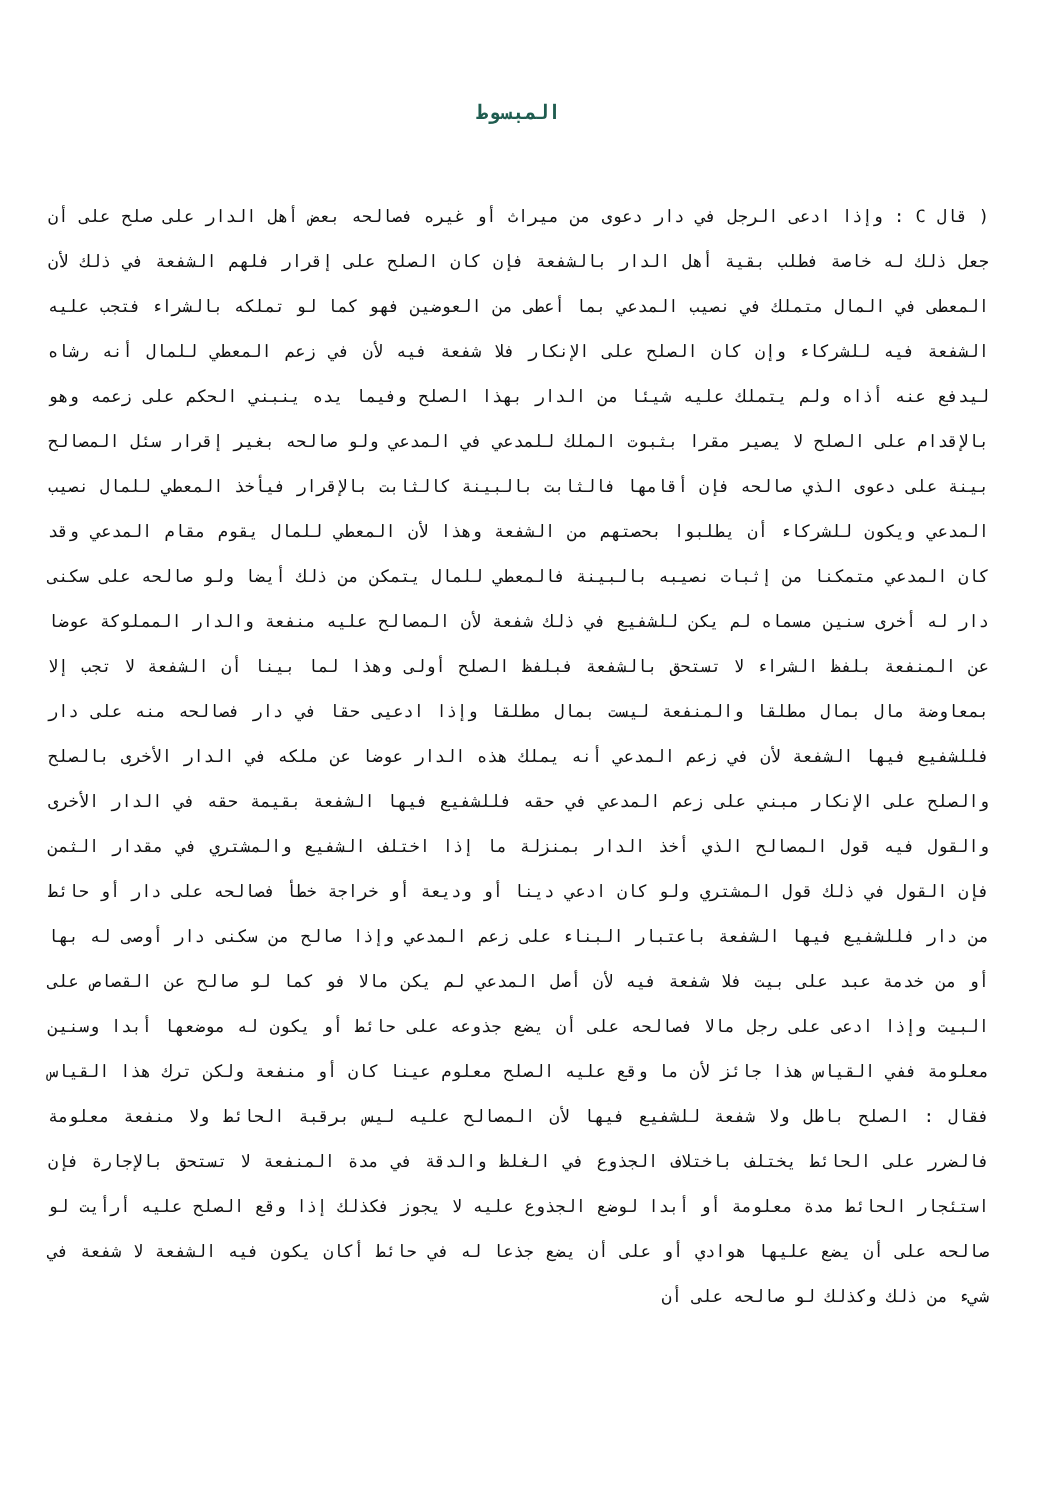المبسوط
( قال C : وإذا ادعى الرجل في دار دعوى من ميراث أو غيره فصالحه بعض أهل الدار على صلح على أن جعل ذلك له خاصة فطلب بقية أهل الدار بالشفعة فإن كان الصلح على إقرار فلهم الشفعة في ذلك لأن المعطى في المال متملك في نصيب المدعي بما أعطى من العوضين فهو كما لو تملكه بالشراء فتجب عليه الشفعة فيه للشركاء وإن كان الصلح على الإنكار فلا شفعة فيه لأن في زعم المعطي للمال أنه رشاه ليدفع عنه أذاه ولم يتملك عليه شيئا من الدار بهذا الصلح وفيما يده ينبني الحكم على زعمه وهو بالإقدام على الصلح لا يصير مقرا بثبوت الملك للمدعي في المدعي ولو صالحه بغير إقرار سئل المصالح بينة على دعوى الذي صالحه فإن أقامها فالثابت بالبينة كالثابت بالإقرار فيأخذ المعطي للمال نصيب المدعي ويكون للشركاء أن يطلبوا بحصتهم من الشفعة وهذا لأن المعطي للمال يقوم مقام المدعي وقد كان المدعي متمكنا من إثبات نصيبه بالبينة فالمعطي للمال يتمكن من ذلك أيضا ولو صالحه على سكنى دار له أخرى سنين مسماه لم يكن للشفيع في ذلك شفعة لأن المصالح عليه منفعة والدار المملوكة عوضا عن المنفعة بلفظ الشراء لا تستحق بالشفعة فبلفظ الصلح أولى وهذا لما بينا أن الشفعة لا تجب إلا بمعاوضة مال بمال مطلقا والمنفعة ليست بمال مطلقا وإذا ادعيى حقا في دار فصالحه منه على دار فللشفيع فيها الشفعة لأن في زعم المدعي أنه يملك هذه الدار عوضا عن ملكه في الدار الأخرى بالصلح والصلح على الإنكار مبني على زعم المدعي في حقه فللشفيع فيها الشفعة بقيمة حقه في الدار الأخرى والقول فيه قول المصالح الذي أخذ الدار بمنزلة ما إذا اختلف الشفيع والمشتري في مقدار الثمن فإن القول في ذلك قول المشتري ولو كان ادعي دينا أو وديعة أو خراجة خطأ فصالحه على دار أو حائط من دار فللشفيع فيها الشفعة باعتبار البناء على زعم المدعي وإذا صالح من سكنى دار أوصى له بها أو من خدمة عبد على بيت فلا شفعة فيه لأن أصل المدعي لم يكن مالا فو كما لو صالح عن القصاص على البيت وإذا ادعى على رجل مالا فصالحه على أن يضع جذوعه على حائط أو يكون له موضعها أبدا وسنين معلومة ففي القياس هذا جائز لأن ما وقع عليه الصلح معلوم عينا كان أو منفعة ولكن ترك هذا القياس فقال : الصلح باطل ولا شفعة للشفيع فيها لأن المصالح عليه ليس برقبة الحائط ولا منفعة معلومة فالضرر على الحائط يختلف باختلاف الجذوع في الغلظ والدقة في مدة المنفعة لا تستحق بالإجارة فإن استئجار الحائط مدة معلومة أو أبدا لوضع الجذوع عليه لا يجوز فكذلك إذا وقع الصلح عليه أرأيت لو صالحه على أن يضع عليها هوادي أو على أن يضع جذعا له في حائط أكان يكون فيه الشفعة لا شفعة في شيء من ذلك وكذلك لو صالحه على أن